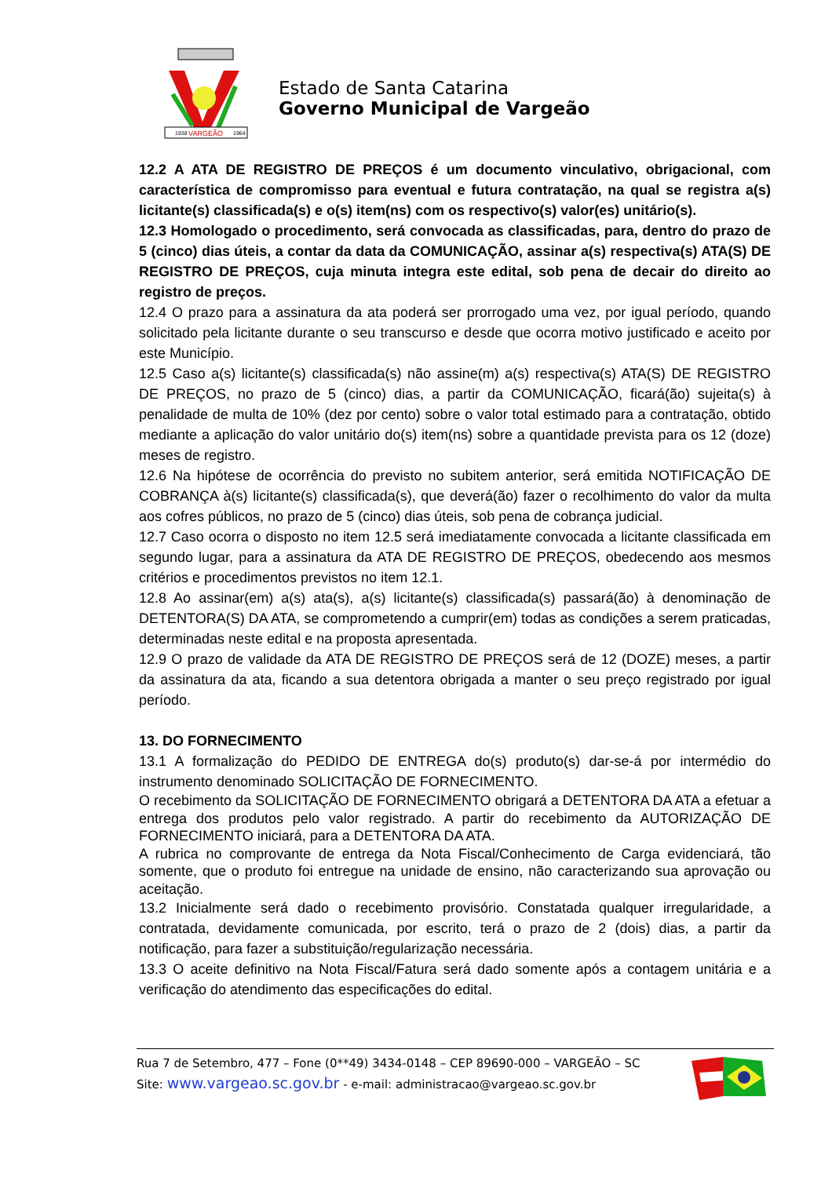VARGEÃO
1938
1964
Estado de Santa Catarina
Governo Municipal de Vargeão
12.2 A ATA DE REGISTRO DE PREÇOS é um documento vinculativo, obrigacional, com característica de compromisso para eventual e futura contratação, na qual se registra a(s) licitante(s) classificada(s) e o(s) item(ns) com os respectivo(s) valor(es) unitário(s).
12.3 Homologado o procedimento, será convocada as classificadas, para, dentro do prazo de 5 (cinco) dias úteis, a contar da data da COMUNICAÇÃO, assinar a(s) respectiva(s) ATA(S) DE REGISTRO DE PREÇOS, cuja minuta integra este edital, sob pena de decair do direito ao registro de preços.
12.4 O prazo para a assinatura da ata poderá ser prorrogado uma vez, por igual período, quando solicitado pela licitante durante o seu transcurso e desde que ocorra motivo justificado e aceito por este Município.
12.5 Caso a(s) licitante(s) classificada(s) não assine(m) a(s) respectiva(s) ATA(S) DE REGISTRO DE PREÇOS, no prazo de 5 (cinco) dias, a partir da COMUNICAÇÃO, ficará(ão) sujeita(s) à penalidade de multa de 10% (dez por cento) sobre o valor total estimado para a contratação, obtido mediante a aplicação do valor unitário do(s) item(ns) sobre a quantidade prevista para os 12 (doze) meses de registro.
12.6 Na hipótese de ocorrência do previsto no subitem anterior, será emitida NOTIFICAÇÃO DE COBRANÇA à(s) licitante(s) classificada(s), que deverá(ão) fazer o recolhimento do valor da multa aos cofres públicos, no prazo de 5 (cinco) dias úteis, sob pena de cobrança judicial.
12.7 Caso ocorra o disposto no item 12.5 será imediatamente convocada a licitante classificada em segundo lugar, para a assinatura da ATA DE REGISTRO DE PREÇOS, obedecendo aos mesmos critérios e procedimentos previstos no item 12.1.
12.8 Ao assinar(em) a(s) ata(s), a(s) licitante(s) classificada(s) passará(ão) à denominação de DETENTORA(S) DA ATA, se comprometendo a cumprir(em) todas as condições a serem praticadas, determinadas neste edital e na proposta apresentada.
12.9 O prazo de validade da ATA DE REGISTRO DE PREÇOS será de 12 (DOZE) meses, a partir da assinatura da ata, ficando a sua detentora obrigada a manter o seu preço registrado por igual período.
13. DO FORNECIMENTO
13.1 A formalização do PEDIDO DE ENTREGA do(s) produto(s) dar-se-á por intermédio do instrumento denominado SOLICITAÇÃO DE FORNECIMENTO.
O recebimento da SOLICITAÇÃO DE FORNECIMENTO obrigará a DETENTORA DA ATA a efetuar a entrega dos produtos pelo valor registrado. A partir do recebimento da AUTORIZAÇÃO DE FORNECIMENTO iniciará, para a DETENTORA DA ATA.
A rubrica no comprovante de entrega da Nota Fiscal/Conhecimento de Carga evidenciará, tão somente, que o produto foi entregue na unidade de ensino, não caracterizando sua aprovação ou aceitação.
13.2 Inicialmente será dado o recebimento provisório. Constatada qualquer irregularidade, a contratada, devidamente comunicada, por escrito, terá o prazo de 2 (dois) dias, a partir da notificação, para fazer a substituição/regularização necessária.
13.3 O aceite definitivo na Nota Fiscal/Fatura será dado somente após a contagem unitária e a verificação do atendimento das especificações do edital.
Rua 7 de Setembro, 477 – Fone (0**49) 3434-0148 – CEP 89690-000 – VARGEÃO – SC
Site: www.vargeao.sc.gov.br - e-mail: administracao@vargeao.sc.gov.br